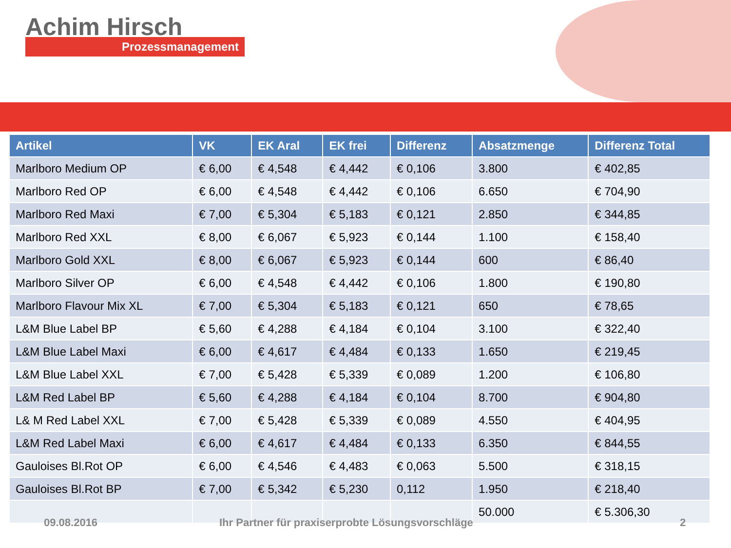Achim Hirsch
Prozessmanagement
| Artikel | VK | EK Aral | EK frei | Differenz | Absatzmenge | Differenz Total |
| --- | --- | --- | --- | --- | --- | --- |
| Marlboro Medium OP | € 6,00 | € 4,548 | € 4,442 | € 0,106 | 3.800 | € 402,85 |
| Marlboro Red OP | € 6,00 | € 4,548 | € 4,442 | € 0,106 | 6.650 | € 704,90 |
| Marlboro Red Maxi | € 7,00 | € 5,304 | € 5,183 | € 0,121 | 2.850 | € 344,85 |
| Marlboro Red XXL | € 8,00 | € 6,067 | € 5,923 | € 0,144 | 1.100 | € 158,40 |
| Marlboro Gold XXL | € 8,00 | € 6,067 | € 5,923 | € 0,144 | 600 | € 86,40 |
| Marlboro Silver OP | € 6,00 | € 4,548 | € 4,442 | € 0,106 | 1.800 | € 190,80 |
| Marlboro Flavour Mix XL | € 7,00 | € 5,304 | € 5,183 | € 0,121 | 650 | € 78,65 |
| L&M Blue Label BP | € 5,60 | € 4,288 | € 4,184 | € 0,104 | 3.100 | € 322,40 |
| L&M Blue Label Maxi | € 6,00 | € 4,617 | € 4,484 | € 0,133 | 1.650 | € 219,45 |
| L&M Blue Label XXL | € 7,00 | € 5,428 | € 5,339 | € 0,089 | 1.200 | € 106,80 |
| L&M Red Label BP | € 5,60 | € 4,288 | € 4,184 | € 0,104 | 8.700 | € 904,80 |
| L& M Red Label XXL | € 7,00 | € 5,428 | € 5,339 | € 0,089 | 4.550 | € 404,95 |
| L&M Red Label Maxi | € 6,00 | € 4,617 | € 4,484 | € 0,133 | 6.350 | € 844,55 |
| Gauloises Bl.Rot OP | € 6,00 | € 4,546 | € 4,483 | € 0,063 | 5.500 | € 318,15 |
| Gauloises Bl.Rot BP | € 7,00 | € 5,342 | € 5,230 | 0,112 | 1.950 | € 218,40 |
| | | | | | 50.000 | € 5.306,30 |
09.08.2016
Ihr Partner für praxiserprobte Lösungsvorschläge
2